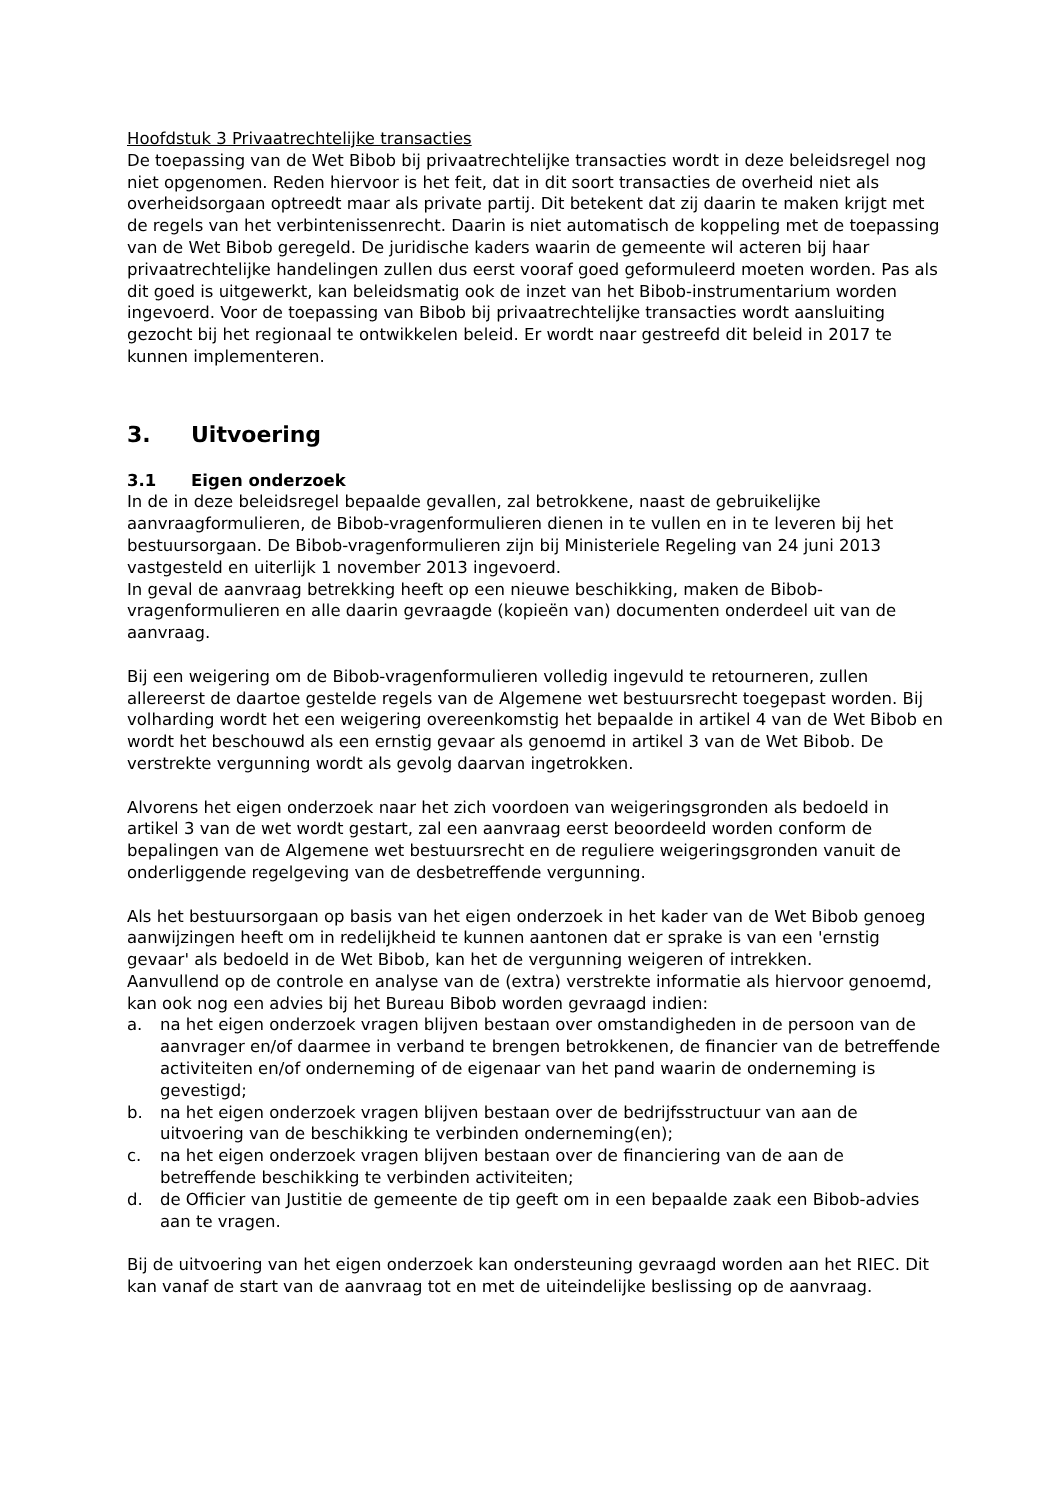Hoofdstuk 3 Privaatrechtelijke transacties
De toepassing van de Wet Bibob bij privaatrechtelijke transacties wordt in deze beleidsregel nog niet opgenomen. Reden hiervoor is het feit, dat in dit soort transacties de overheid niet als overheidsorgaan optreedt maar als private partij. Dit betekent dat zij daarin te maken krijgt met de regels van het verbintenissenrecht. Daarin is niet automatisch de koppeling met de toepassing van de Wet Bibob geregeld. De juridische kaders waarin de gemeente wil acteren bij haar privaatrechtelijke handelingen zullen dus eerst vooraf goed geformuleerd moeten worden. Pas als dit goed is uitgewerkt, kan beleidsmatig ook de inzet van het Bibob-instrumentarium worden ingevoerd. Voor de toepassing van Bibob bij privaatrechtelijke transacties wordt aansluiting gezocht bij het regionaal te ontwikkelen beleid. Er wordt naar gestreefd dit beleid in 2017 te kunnen implementeren.
3. Uitvoering
3.1 Eigen onderzoek
In de in deze beleidsregel bepaalde gevallen, zal betrokkene, naast de gebruikelijke aanvraagformulieren, de Bibob-vragenformulieren dienen in te vullen en in te leveren bij het bestuursorgaan. De Bibob-vragenformulieren zijn bij Ministeriele Regeling van 24 juni 2013 vastgesteld en uiterlijk 1 november 2013 ingevoerd.
In geval de aanvraag betrekking heeft op een nieuwe beschikking, maken de Bibob-vragenformulieren en alle daarin gevraagde (kopieën van) documenten onderdeel uit van de aanvraag.
Bij een weigering om de Bibob-vragenformulieren volledig ingevuld te retourneren, zullen allereerst de daartoe gestelde regels van de Algemene wet bestuursrecht toegepast worden. Bij volharding wordt het een weigering overeenkomstig het bepaalde in artikel 4 van de Wet Bibob en wordt het beschouwd als een ernstig gevaar als genoemd in artikel 3 van de Wet Bibob. De verstrekte vergunning wordt als gevolg daarvan ingetrokken.
Alvorens het eigen onderzoek naar het zich voordoen van weigeringsgronden als bedoeld in artikel 3 van de wet wordt gestart, zal een aanvraag eerst beoordeeld worden conform de bepalingen van de Algemene wet bestuursrecht en de reguliere weigeringsgronden vanuit de onderliggende regelgeving van de desbetreffende vergunning.
Als het bestuursorgaan op basis van het eigen onderzoek in het kader van de Wet Bibob genoeg aanwijzingen heeft om in redelijkheid te kunnen aantonen dat er sprake is van een 'ernstig gevaar' als bedoeld in de Wet Bibob, kan het de vergunning weigeren of intrekken.
Aanvullend op de controle en analyse van de (extra) verstrekte informatie als hiervoor genoemd, kan ook nog een advies bij het Bureau Bibob worden gevraagd indien:
a. na het eigen onderzoek vragen blijven bestaan over omstandigheden in de persoon van de aanvrager en/of daarmee in verband te brengen betrokkenen, de financier van de betreffende activiteiten en/of onderneming of de eigenaar van het pand waarin de onderneming is gevestigd;
b. na het eigen onderzoek vragen blijven bestaan over de bedrijfsstructuur van aan de uitvoering van de beschikking te verbinden onderneming(en);
c. na het eigen onderzoek vragen blijven bestaan over de financiering van de aan de betreffende beschikking te verbinden activiteiten;
d. de Officier van Justitie de gemeente de tip geeft om in een bepaalde zaak een Bibob-advies aan te vragen.
Bij de uitvoering van het eigen onderzoek kan ondersteuning gevraagd worden aan het RIEC. Dit kan vanaf de start van de aanvraag tot en met de uiteindelijke beslissing op de aanvraag.